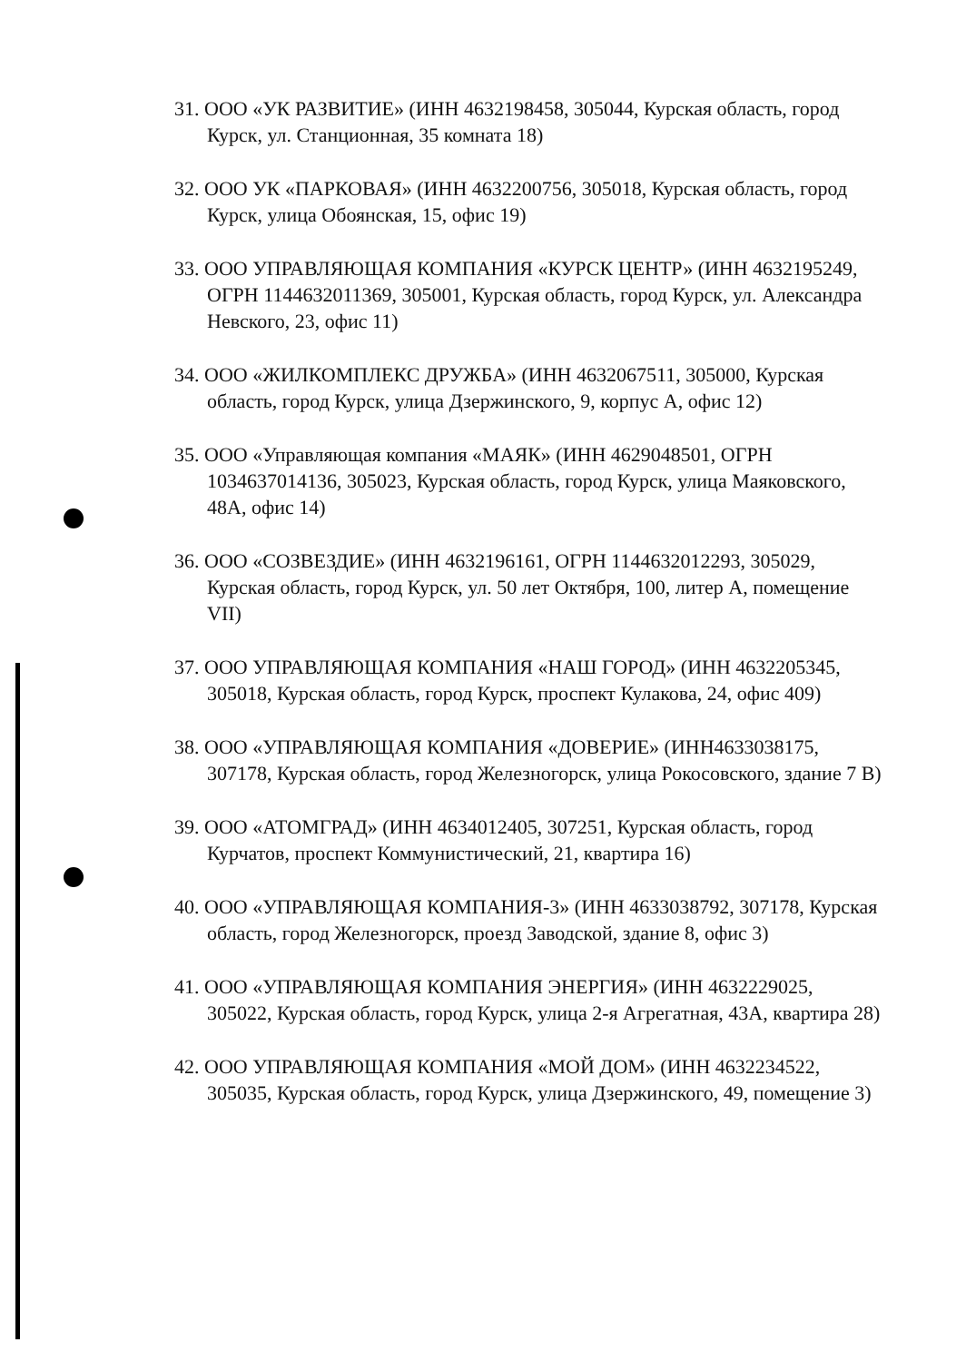31. ООО «УК РАЗВИТИЕ» (ИНН 4632198458, 305044, Курская область, город Курск, ул. Станционная, 35 комната 18)
32. ООО УК «ПАРКОВАЯ» (ИНН 4632200756, 305018, Курская область, город Курск, улица Обоянская, 15, офис 19)
33. ООО УПРАВЛЯЮЩАЯ КОМПАНИЯ «КУРСК ЦЕНТР» (ИНН 4632195249, ОГРН 1144632011369, 305001, Курская область, город Курск, ул. Александра Невского, 23, офис 11)
34. ООО «ЖИЛКОМПЛЕКС ДРУЖБА» (ИНН 4632067511, 305000, Курская область, город Курск, улица Дзержинского, 9, корпус А, офис 12)
35. ООО «Управляющая компания «МАЯК» (ИНН 4629048501, ОГРН 1034637014136, 305023, Курская область, город Курск, улица Маяковского, 48А, офис 14)
36. ООО «СОЗВЕЗДИЕ» (ИНН 4632196161, ОГРН 1144632012293, 305029, Курская область, город Курск, ул. 50 лет Октября, 100, литер А, помещение VII)
37. ООО УПРАВЛЯЮЩАЯ КОМПАНИЯ «НАШ ГОРОД» (ИНН 4632205345, 305018, Курская область, город Курск, проспект Кулакова, 24, офис 409)
38. ООО «УПРАВЛЯЮЩАЯ КОМПАНИЯ «ДОВЕРИЕ» (ИНН4633038175, 307178, Курская область, город Железногорск, улица Рокосовского, здание 7 В)
39. ООО «АТОМГРАД» (ИНН 4634012405, 307251, Курская область, город Курчатов, проспект Коммунистический, 21, квартира 16)
40. ООО «УПРАВЛЯЮЩАЯ КОМПАНИЯ-3» (ИНН 4633038792, 307178, Курская область, город Железногорск, проезд Заводской, здание 8, офис 3)
41. ООО «УПРАВЛЯЮЩАЯ КОМПАНИЯ ЭНЕРГИЯ» (ИНН 4632229025, 305022, Курская область, город Курск, улица 2-я Агрегатная, 43А, квартира 28)
42. ООО УПРАВЛЯЮЩАЯ КОМПАНИЯ «МОЙ ДОМ» (ИНН 4632234522, 305035, Курская область, город Курск, улица Дзержинского, 49, помещение 3)